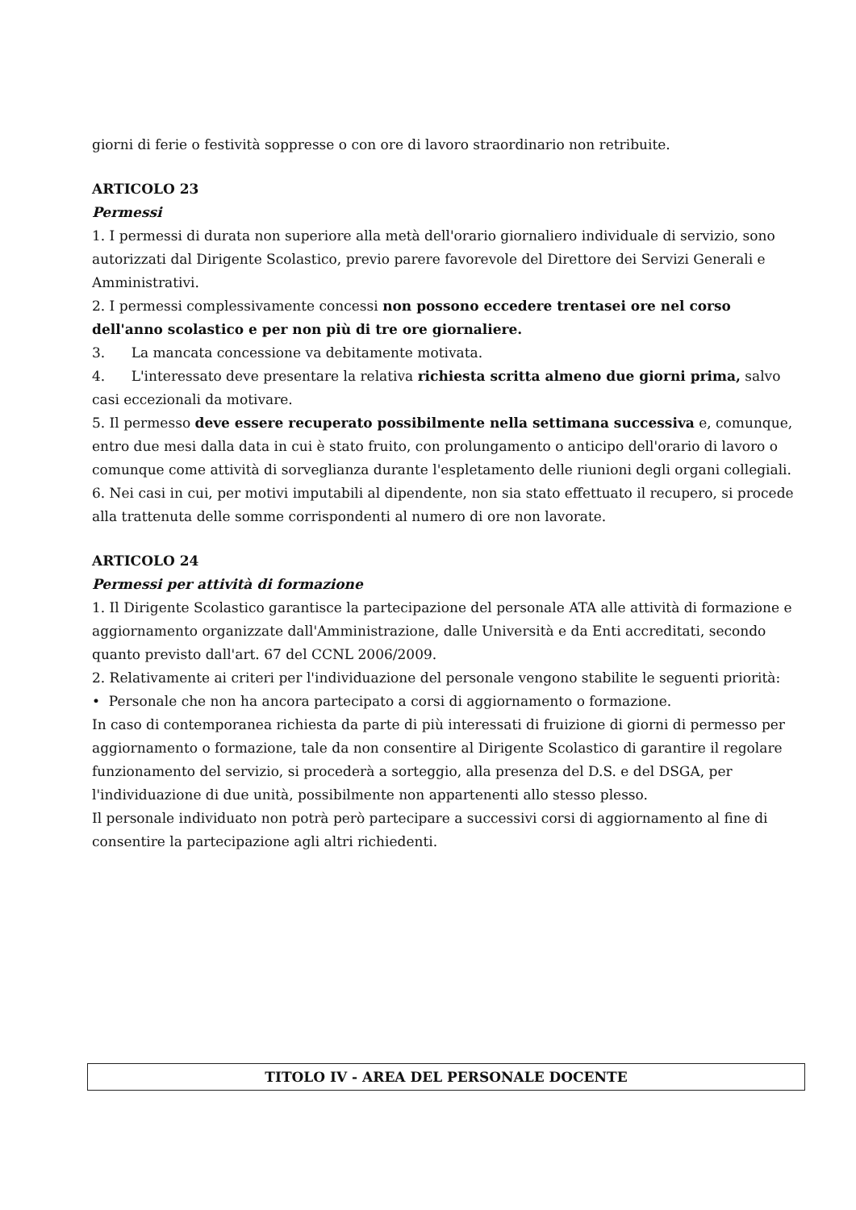giorni di ferie o festività soppresse o con ore di lavoro straordinario non retribuite.
ARTICOLO 23
Permessi
1. I permessi di durata non superiore alla metà dell'orario giornaliero individuale di servizio, sono autorizzati dal Dirigente Scolastico, previo parere favorevole del Direttore dei Servizi Generali e Amministrativi.
2. I permessi complessivamente concessi non possono eccedere trentasei ore nel corso dell'anno scolastico e per non più di tre ore giornaliere.
3. La mancata concessione va debitamente motivata.
4. L'interessato deve presentare la relativa richiesta scritta almeno due giorni prima, salvo casi eccezionali da motivare.
5. Il permesso deve essere recuperato possibilmente nella settimana successiva e, comunque, entro due mesi dalla data in cui è stato fruito, con prolungamento o anticipo dell'orario di lavoro o comunque come attività di sorveglianza durante l'espletamento delle riunioni degli organi collegiali.
6. Nei casi in cui, per motivi imputabili al dipendente, non sia stato effettuato il recupero, si procede alla trattenuta delle somme corrispondenti al numero di ore non lavorate.
ARTICOLO 24
Permessi per attività di formazione
1. Il Dirigente Scolastico garantisce la partecipazione del personale ATA alle attività di formazione e aggiornamento organizzate dall'Amministrazione, dalle Università e da Enti accreditati, secondo quanto previsto dall'art. 67 del CCNL 2006/2009.
2. Relativamente ai criteri per l'individuazione del personale vengono stabilite le seguenti priorità:
• Personale che non ha ancora partecipato a corsi di aggiornamento o formazione.
In caso di contemporanea richiesta da parte di più interessati di fruizione di giorni di permesso per aggiornamento o formazione, tale da non consentire al Dirigente Scolastico di garantire il regolare funzionamento del servizio, si procederà a sorteggio, alla presenza del D.S. e del DSGA, per l'individuazione di due unità, possibilmente non appartenenti allo stesso plesso.
Il personale individuato non potrà però partecipare a successivi corsi di aggiornamento al fine di consentire la partecipazione agli altri richiedenti.
TITOLO IV - AREA DEL PERSONALE DOCENTE